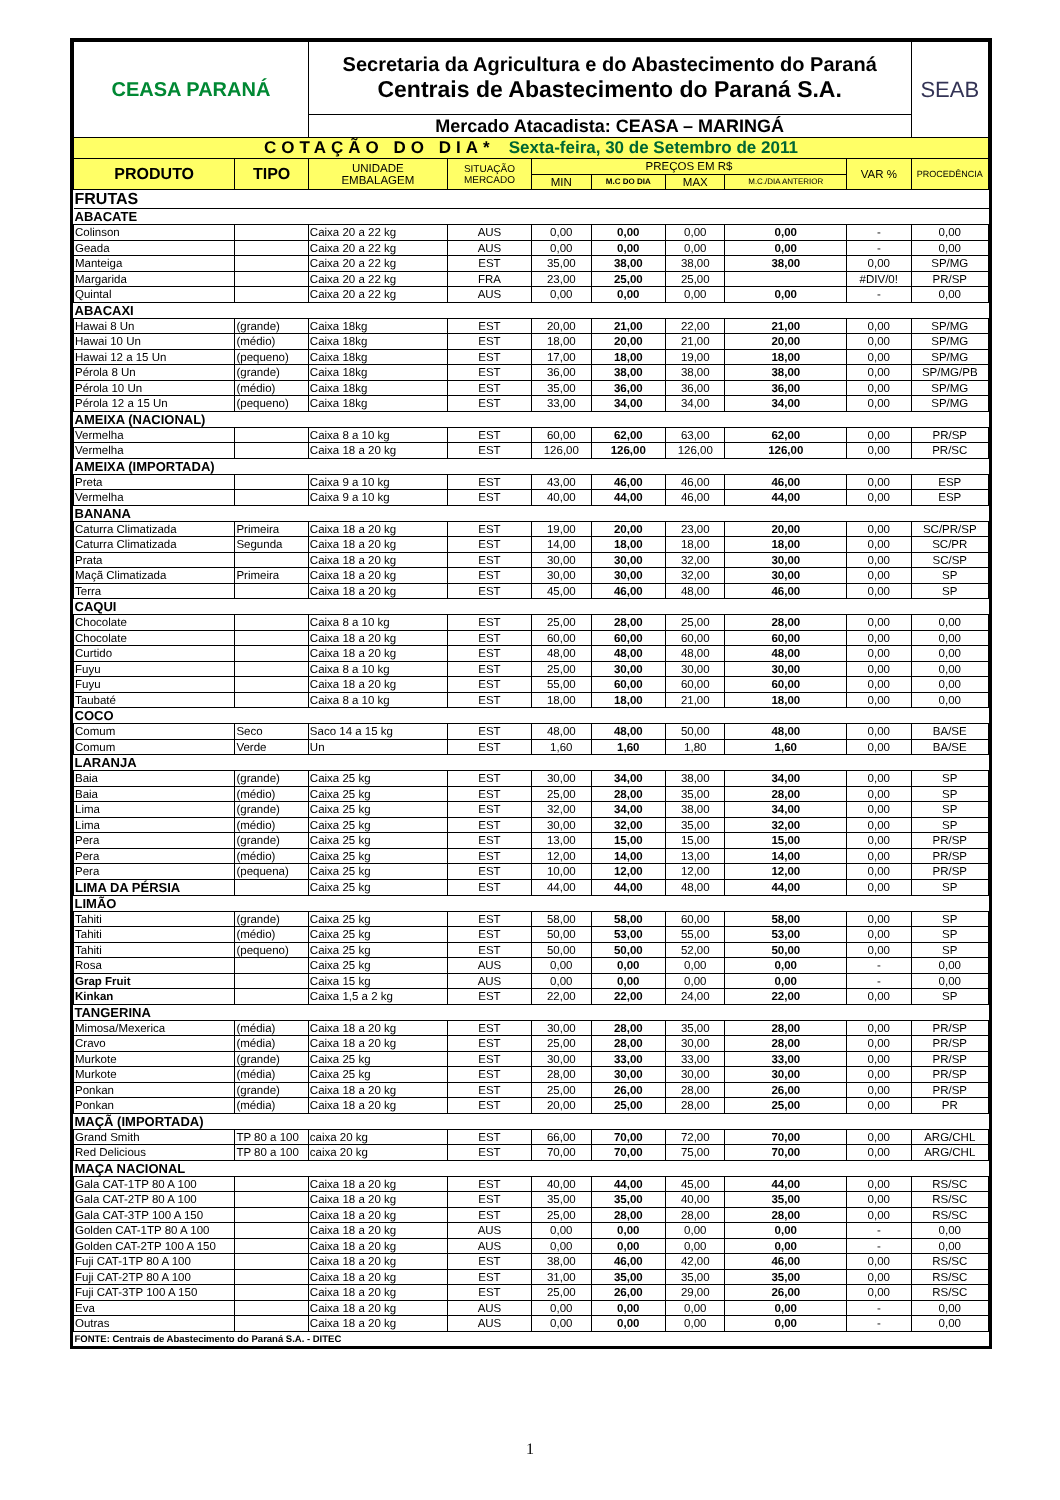| CEASA PARANÁ | | Secretaria da Agricultura e do Abastecimento do Paraná Centrais de Abastecimento do Paraná S.A. | | | | | | | SEAB |
| | | Mercado Atacadista: CEASA – MARINGÁ | | | | | | | |
| COTAÇÃO DO DIA* Sexta-feira, 30 de Setembro de 2011 | | | | | | | | | |
| PRODUTO | TIPO | UNIDADE EMBALAGEM | SITUAÇÃO MERCADO | PREÇOS EM R$ | | | | VAR % | PROCEDÊNCIA |
| | | | | MIN | M.C DO DIA | MAX | M.C./DIA ANTERIOR | | |
| FRUTAS | | | | | | | | | |
| ABACATE | | | | | | | | | |
| Colinson | | Caixa 20 a 22 kg | AUS | 0,00 | 0,00 | 0,00 | 0,00 | - | 0,00 |
| Geada | | Caixa 20 a 22 kg | AUS | 0,00 | 0,00 | 0,00 | 0,00 | - | 0,00 |
| Manteiga | | Caixa 20 a 22 kg | EST | 35,00 | 38,00 | 38,00 | 38,00 | 0,00 | SP/MG |
| Margarida | | Caixa 20 a 22 kg | FRA | 23,00 | 25,00 | 25,00 | | #DIV/0! | PR/SP |
| Quintal | | Caixa 20 a 22 kg | AUS | 0,00 | 0,00 | 0,00 | 0,00 | - | 0,00 |
| ABACAXI | | | | | | | | | |
| Hawai 8 Un | (grande) | Caixa 18kg | EST | 20,00 | 21,00 | 22,00 | 21,00 | 0,00 | SP/MG |
| Hawai 10 Un | (médio) | Caixa 18kg | EST | 18,00 | 20,00 | 21,00 | 20,00 | 0,00 | SP/MG |
| Hawai 12 a 15 Un | (pequeno) | Caixa 18kg | EST | 17,00 | 18,00 | 19,00 | 18,00 | 0,00 | SP/MG |
| Pérola 8 Un | (grande) | Caixa 18kg | EST | 36,00 | 38,00 | 38,00 | 38,00 | 0,00 | SP/MG/PB |
| Pérola 10 Un | (médio) | Caixa 18kg | EST | 35,00 | 36,00 | 36,00 | 36,00 | 0,00 | SP/MG |
| Pérola 12 a 15 Un | (pequeno) | Caixa 18kg | EST | 33,00 | 34,00 | 34,00 | 34,00 | 0,00 | SP/MG |
| AMEIXA (NACIONAL) | | | | | | | | | |
| Vermelha | | Caixa 8 a 10 kg | EST | 60,00 | 62,00 | 63,00 | 62,00 | 0,00 | PR/SP |
| Vermelha | | Caixa 18 a 20 kg | EST | 126,00 | 126,00 | 126,00 | 126,00 | 0,00 | PR/SC |
| AMEIXA (IMPORTADA) | | | | | | | | | |
| Preta | | Caixa 9 a 10 kg | EST | 43,00 | 46,00 | 46,00 | 46,00 | 0,00 | ESP |
| Vermelha | | Caixa 9 a 10 kg | EST | 40,00 | 44,00 | 46,00 | 44,00 | 0,00 | ESP |
| BANANA | | | | | | | | | |
| Caturra Climatizada | Primeira | Caixa 18 a 20 kg | EST | 19,00 | 20,00 | 23,00 | 20,00 | 0,00 | SC/PR/SP |
| Caturra Climatizada | Segunda | Caixa 18 a 20 kg | EST | 14,00 | 18,00 | 18,00 | 18,00 | 0,00 | SC/PR |
| Prata | | Caixa 18 a 20 kg | EST | 30,00 | 30,00 | 32,00 | 30,00 | 0,00 | SC/SP |
| Maçã Climatizada | Primeira | Caixa 18 a 20 kg | EST | 30,00 | 30,00 | 32,00 | 30,00 | 0,00 | SP |
| Terra | | Caixa 18 a 20 kg | EST | 45,00 | 46,00 | 48,00 | 46,00 | 0,00 | SP |
| CAQUI | | | | | | | | | |
| Chocolate | | Caixa 8 a 10 kg | EST | 25,00 | 28,00 | 25,00 | 28,00 | 0,00 | 0,00 |
| Chocolate | | Caixa 18 a 20 kg | EST | 60,00 | 60,00 | 60,00 | 60,00 | 0,00 | 0,00 |
| Curtido | | Caixa 18 a 20 kg | EST | 48,00 | 48,00 | 48,00 | 48,00 | 0,00 | 0,00 |
| Fuyu | | Caixa 8 a 10 kg | EST | 25,00 | 30,00 | 30,00 | 30,00 | 0,00 | 0,00 |
| Fuyu | | Caixa 18 a 20 kg | EST | 55,00 | 60,00 | 60,00 | 60,00 | 0,00 | 0,00 |
| Taubaté | | Caixa 8 a 10 kg | EST | 18,00 | 18,00 | 21,00 | 18,00 | 0,00 | 0,00 |
| COCO | | | | | | | | | |
| Comum | Seco | Saco 14 a 15 kg | EST | 48,00 | 48,00 | 50,00 | 48,00 | 0,00 | BA/SE |
| Comum | Verde | Un | EST | 1,60 | 1,60 | 1,80 | 1,60 | 0,00 | BA/SE |
| LARANJA | | | | | | | | | |
| Baia | (grande) | Caixa 25 kg | EST | 30,00 | 34,00 | 38,00 | 34,00 | 0,00 | SP |
| Baia | (médio) | Caixa 25 kg | EST | 25,00 | 28,00 | 35,00 | 28,00 | 0,00 | SP |
| Lima | (grande) | Caixa 25 kg | EST | 32,00 | 34,00 | 38,00 | 34,00 | 0,00 | SP |
| Lima | (médio) | Caixa 25 kg | EST | 30,00 | 32,00 | 35,00 | 32,00 | 0,00 | SP |
| Pera | (grande) | Caixa 25 kg | EST | 13,00 | 15,00 | 15,00 | 15,00 | 0,00 | PR/SP |
| Pera | (médio) | Caixa 25 kg | EST | 12,00 | 14,00 | 13,00 | 14,00 | 0,00 | PR/SP |
| Pera | (pequena) | Caixa 25 kg | EST | 10,00 | 12,00 | 12,00 | 12,00 | 0,00 | PR/SP |
| LIMA DA PÉRSIA | | Caixa 25 kg | EST | 44,00 | 44,00 | 48,00 | 44,00 | 0,00 | SP |
| LIMÃO | | | | | | | | | |
| Tahiti | (grande) | Caixa 25 kg | EST | 58,00 | 58,00 | 60,00 | 58,00 | 0,00 | SP |
| Tahiti | (médio) | Caixa 25 kg | EST | 50,00 | 53,00 | 55,00 | 53,00 | 0,00 | SP |
| Tahiti | (pequeno) | Caixa 25 kg | EST | 50,00 | 50,00 | 52,00 | 50,00 | 0,00 | SP |
| Rosa | | Caixa 25 kg | AUS | 0,00 | 0,00 | 0,00 | 0,00 | - | 0,00 |
| Grap Fruit | | Caixa 15 kg | AUS | 0,00 | 0,00 | 0,00 | 0,00 | - | 0,00 |
| Kinkan | | Caixa 1,5 a 2 kg | EST | 22,00 | 22,00 | 24,00 | 22,00 | 0,00 | SP |
| TANGERINA | | | | | | | | | |
| Mimosa/Mexerica | (média) | Caixa 18 a 20 kg | EST | 30,00 | 28,00 | 35,00 | 28,00 | 0,00 | PR/SP |
| Cravo | (média) | Caixa 18 a 20 kg | EST | 25,00 | 28,00 | 30,00 | 28,00 | 0,00 | PR/SP |
| Murkote | (grande) | Caixa 25 kg | EST | 30,00 | 33,00 | 33,00 | 33,00 | 0,00 | PR/SP |
| Murkote | (média) | Caixa 25 kg | EST | 28,00 | 30,00 | 30,00 | 30,00 | 0,00 | PR/SP |
| Ponkan | (grande) | Caixa 18 a 20 kg | EST | 25,00 | 26,00 | 28,00 | 26,00 | 0,00 | PR/SP |
| Ponkan | (média) | Caixa 18 a 20 kg | EST | 20,00 | 25,00 | 28,00 | 25,00 | 0,00 | PR |
| MAÇÃ (IMPORTADA) | | | | | | | | | |
| Grand Smith | TP 80 a 100 | caixa 20 kg | EST | 66,00 | 70,00 | 72,00 | 70,00 | 0,00 | ARG/CHL |
| Red Delicious | TP 80 a 100 | caixa 20 kg | EST | 70,00 | 70,00 | 75,00 | 70,00 | 0,00 | ARG/CHL |
| MAÇA NACIONAL | | | | | | | | | |
| Gala CAT-1TP 80 A 100 | | Caixa 18 a 20 kg | EST | 40,00 | 44,00 | 45,00 | 44,00 | 0,00 | RS/SC |
| Gala CAT-2TP 80 A 100 | | Caixa 18 a 20 kg | EST | 35,00 | 35,00 | 40,00 | 35,00 | 0,00 | RS/SC |
| Gala CAT-3TP 100 A 150 | | Caixa 18 a 20 kg | EST | 25,00 | 28,00 | 28,00 | 28,00 | 0,00 | RS/SC |
| Golden CAT-1TP 80 A 100 | | Caixa 18 a 20 kg | AUS | 0,00 | 0,00 | 0,00 | 0,00 | - | 0,00 |
| Golden CAT-2TP 100 A 150 | | Caixa 18 a 20 kg | AUS | 0,00 | 0,00 | 0,00 | 0,00 | - | 0,00 |
| Fuji CAT-1TP 80 A 100 | | Caixa 18 a 20 kg | EST | 38,00 | 46,00 | 42,00 | 46,00 | 0,00 | RS/SC |
| Fuji CAT-2TP 80 A 100 | | Caixa 18 a 20 kg | EST | 31,00 | 35,00 | 35,00 | 35,00 | 0,00 | RS/SC |
| Fuji CAT-3TP 100 A 150 | | Caixa 18 a 20 kg | EST | 25,00 | 26,00 | 29,00 | 26,00 | 0,00 | RS/SC |
| Eva | | Caixa 18 a 20 kg | AUS | 0,00 | 0,00 | 0,00 | 0,00 | - | 0,00 |
| Outras | | Caixa 18 a 20 kg | AUS | 0,00 | 0,00 | 0,00 | 0,00 | - | 0,00 |
| FONTE: Centrais de Abastecimento do Paraná S.A. - DITEC | | | | | | | | | |
1